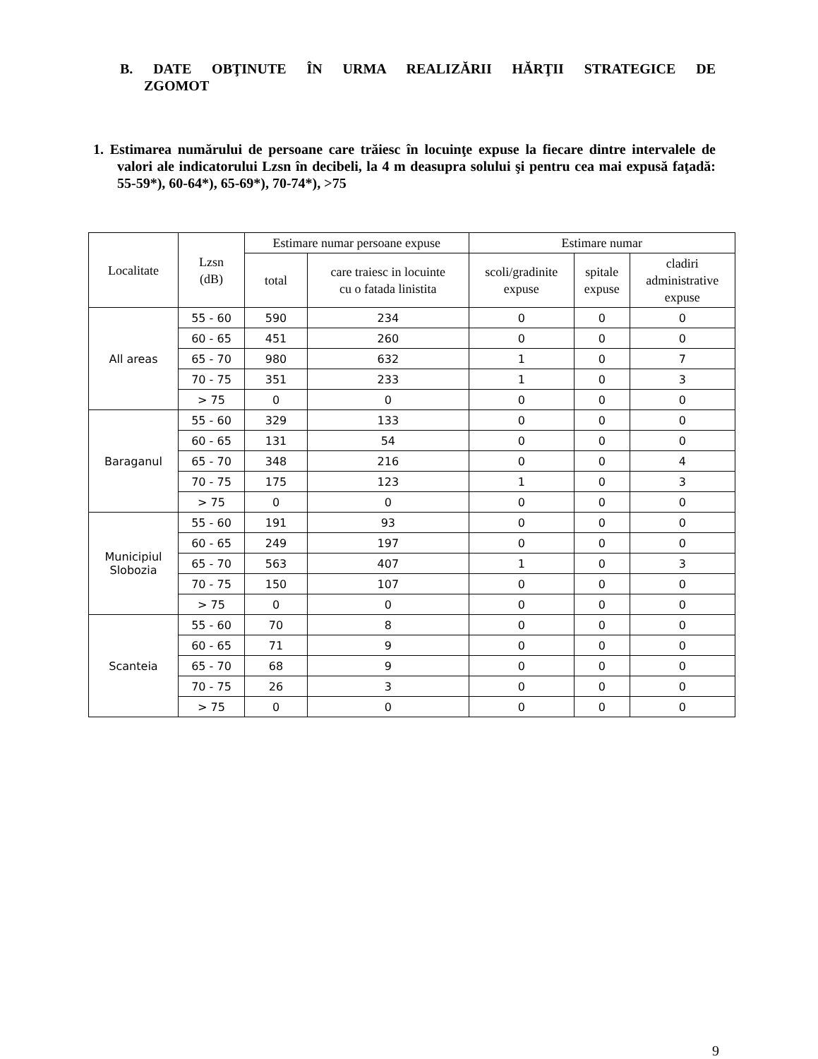B. DATE OBŢINUTE ÎN URMA REALIZĂRII HĂRŢII STRATEGICE DE ZGOMOT
1. Estimarea numărului de persoane care trăiesc în locuinţe expuse la fiecare dintre intervalele de valori ale indicatorului Lzsn în decibeli, la 4 m deasupra solului şi pentru cea mai expusă faţadă: 55-59*), 60-64*), 65-69*), 70-74*), >75
| Localitate | Lzsn (dB) | Estimare numar persoane expuse | | Estimare numar | | |
| --- | --- | --- | --- | --- | --- | --- |
| | | | | scoli/gradinite expuse | spitale expuse | cladiri administrative expuse |
| | | total | care traiesc in locuinte cu o fatada linistita | | | |
| All areas | 55 - 60 | 590 | 234 | 0 | 0 | 0 |
| | 60 - 65 | 451 | 260 | 0 | 0 | 0 |
| | 65 - 70 | 980 | 632 | 1 | 0 | 7 |
| | 70 - 75 | 351 | 233 | 1 | 0 | 3 |
| | > 75 | 0 | 0 | 0 | 0 | 0 |
| Baraganul | 55 - 60 | 329 | 133 | 0 | 0 | 0 |
| | 60 - 65 | 131 | 54 | 0 | 0 | 0 |
| | 65 - 70 | 348 | 216 | 0 | 0 | 4 |
| | 70 - 75 | 175 | 123 | 1 | 0 | 3 |
| | > 75 | 0 | 0 | 0 | 0 | 0 |
| Municipiul Slobozia | 55 - 60 | 191 | 93 | 0 | 0 | 0 |
| | 60 - 65 | 249 | 197 | 0 | 0 | 0 |
| | 65 - 70 | 563 | 407 | 1 | 0 | 3 |
| | 70 - 75 | 150 | 107 | 0 | 0 | 0 |
| | > 75 | 0 | 0 | 0 | 0 | 0 |
| Scanteia | 55 - 60 | 70 | 8 | 0 | 0 | 0 |
| | 60 - 65 | 71 | 9 | 0 | 0 | 0 |
| | 65 - 70 | 68 | 9 | 0 | 0 | 0 |
| | 70 - 75 | 26 | 3 | 0 | 0 | 0 |
| | > 75 | 0 | 0 | 0 | 0 | 0 |
9